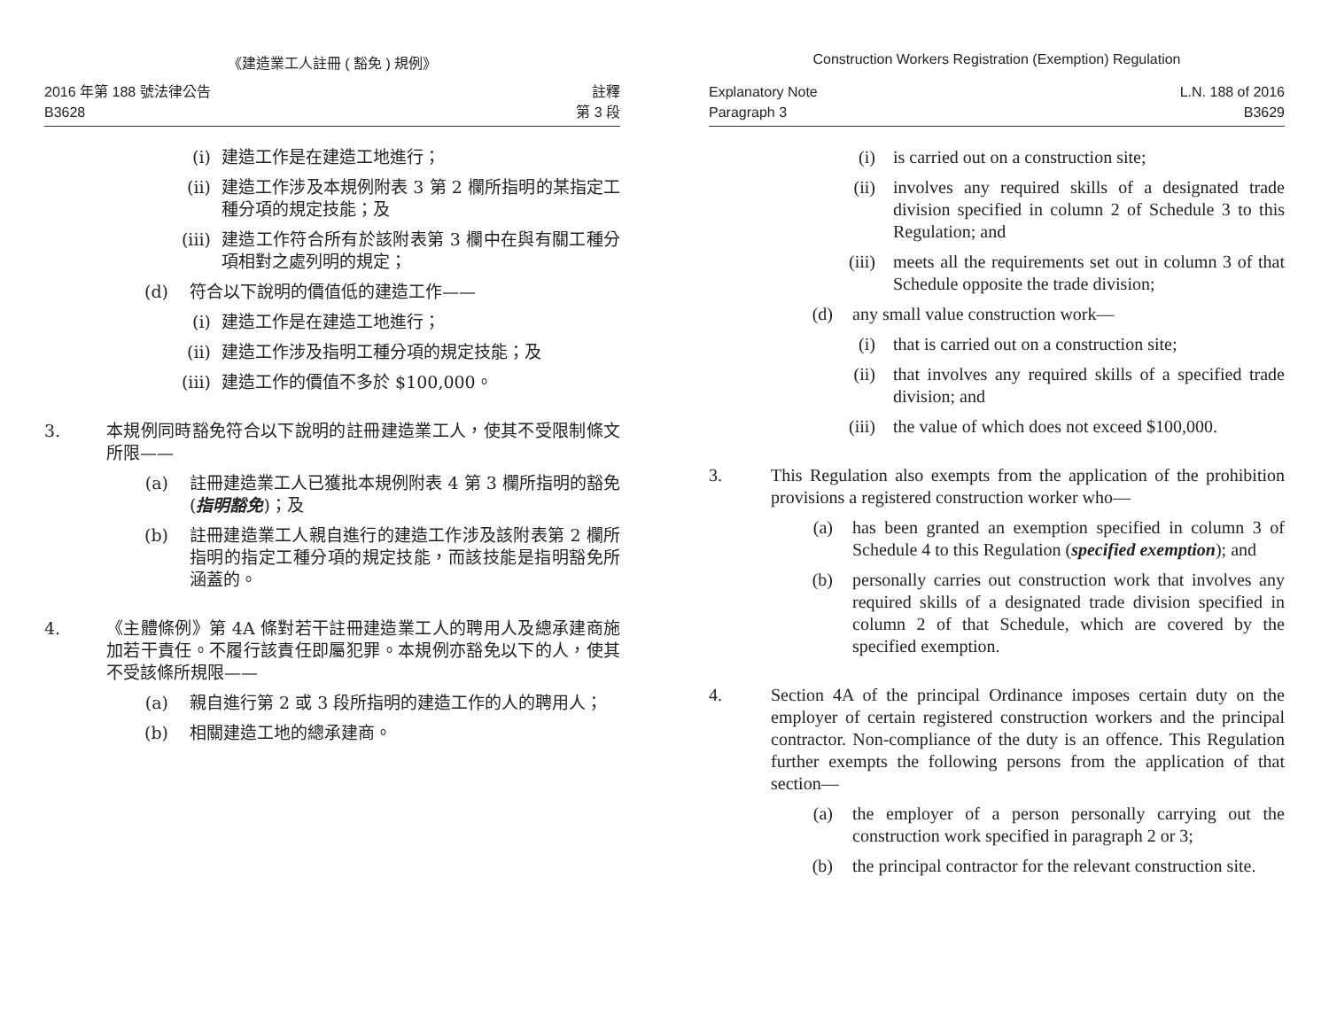《建造業工人註冊 ( 豁免 ) 規例》
2016 年第 188 號法律公告
B3628
註釋
第 3 段
(i) 建造工作是在建造工地進行；
(ii) 建造工作涉及本規例附表 3 第 2 欄所指明的某指定工種分項的規定技能；及
(iii) 建造工作符合所有於該附表第 3 欄中在與有關工種分項相對之處列明的規定；
(d) 符合以下說明的價值低的建造工作——
(i) 建造工作是在建造工地進行；
(ii) 建造工作涉及指明工種分項的規定技能；及
(iii) 建造工作的價值不多於 $100,000。
3. 本規例同時豁免符合以下說明的註冊建造業工人，使其不受限制條文所限——
(a) 註冊建造業工人已獲批本規例附表 4 第 3 欄所指明的豁免 (指明豁免)；及
(b) 註冊建造業工人親自進行的建造工作涉及該附表第 2 欄所指明的指定工種分項的規定技能，而該技能是指明豁免所涵蓋的。
4. 《主體條例》第 4A 條對若干註冊建造業工人的聘用人及總承建商施加若干責任。不履行該責任即屬犯罪。本規例亦豁免以下的人，使其不受該條所規限——
(a) 親自進行第 2 或 3 段所指明的建造工作的人的聘用人；
(b) 相關建造工地的總承建商。
Construction Workers Registration (Exemption) Regulation
Explanatory Note
Paragraph 3
L.N. 188 of 2016
B3629
(i) is carried out on a construction site;
(ii) involves any required skills of a designated trade division specified in column 2 of Schedule 3 to this Regulation; and
(iii) meets all the requirements set out in column 3 of that Schedule opposite the trade division;
(d) any small value construction work—
(i) that is carried out on a construction site;
(ii) that involves any required skills of a specified trade division; and
(iii) the value of which does not exceed $100,000.
3. This Regulation also exempts from the application of the prohibition provisions a registered construction worker who—
(a) has been granted an exemption specified in column 3 of Schedule 4 to this Regulation (specified exemption); and
(b) personally carries out construction work that involves any required skills of a designated trade division specified in column 2 of that Schedule, which are covered by the specified exemption.
4. Section 4A of the principal Ordinance imposes certain duty on the employer of certain registered construction workers and the principal contractor. Non-compliance of the duty is an offence. This Regulation further exempts the following persons from the application of that section—
(a) the employer of a person personally carrying out the construction work specified in paragraph 2 or 3;
(b) the principal contractor for the relevant construction site.